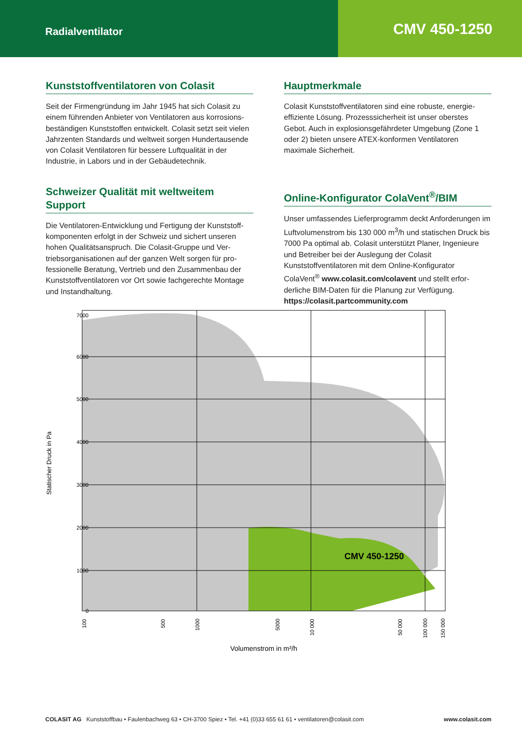Radialventilator
CMV 450-1250
Kunststoffventilatoren von Colasit
Seit der Firmengründung im Jahr 1945 hat sich Colasit zu einem führenden Anbieter von Ventilatoren aus korrosions­beständigen Kunststoffen entwickelt. Colasit setzt seit vielen Jahrzenten Standards und weltweit sorgen Hundert­ausende von Colasit Ventilatoren für bessere Luftqualität in der Industrie, in Labors und in der Gebäudetechnik.
Schweizer Qualität mit weltweitem Support
Die Ventilatoren-Entwicklung und Fertigung der Kunststoff­komponenten erfolgt in der Schweiz und sichert unseren hohen Qualitätsanspruch. Die Colasit-Gruppe und Ver­triebsorganisationen auf der ganzen Welt sorgen für pro­fessionelle Beratung, Vertrieb und den Zusammenbau der Kunststoffventilatoren vor Ort sowie fachgerechte Montage und Instandhaltung.
Hauptmerkmale
Colasit Kunststoffventilatoren sind eine robuste, energie­effiziente Lösung. Prozesssicherheit ist unser oberstes Gebot. Auch in explosionsgefährdeter Umgebung (Zone 1 oder 2) bieten unsere ATEX-konformen Ventilatoren maximale Sicherheit.
Online-Konfigurator ColaVent<sup>®</sup>/BIM
Unser umfassendes Lieferprogramm deckt Anforderungen im Luftvolumenstrom bis 130 000 m<sup>3</sup>/h und statischen Druck bis 7000 Pa optimal ab. Colasit unterstützt Planer, Ingenieure und Betreiber bei der Auslegung der Colasit Kunststoffventilatoren mit dem Online-Konfigurator ColaVent<sup>®</sup> www.colasit.com/colavent und stellt erfor­derliche BIM-Daten für die Planung zur Verfügung. https://colasit.partcommunity.com
7000
6000
5000
4000
3000
2000
1000
0
CMV 450-1250
Statischer Druck in Pa
100
500
1000
5000
10 000
50 000
100 000
150 000
Volumenstrom in m³/h
COLASIT AG Kunststoffbau • Faulenbachweg 63 • CH-3700 Spiez • Tel. +41 (0)33 655 61 61 • ventilatoren@colasit.com www.colasit.com